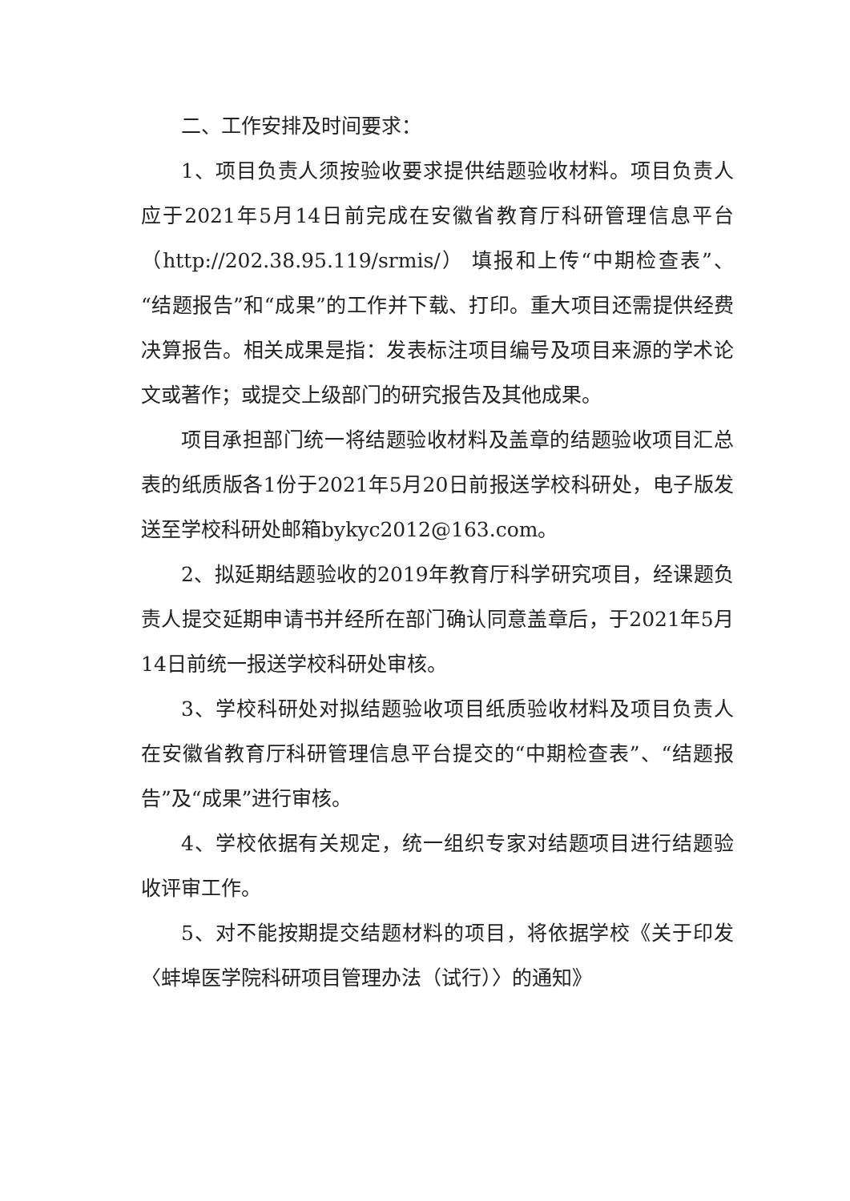二、工作安排及时间要求：
1、项目负责人须按验收要求提供结题验收材料。项目负责人应于2021年5月14日前完成在安徽省教育厅科研管理信息平台（http://202.38.95.119/srmis/） 填报和上传“中期检查表”、“结题报告”和“成果”的工作并下载、打印。重大项目还需提供经费决算报告。相关成果是指：发表标注项目编号及项目来源的学术论文或著作；或提交上级部门的研究报告及其他成果。
项目承担部门统一将结题验收材料及盖章的结题验收项目汇总表的纸质版各1份于2021年5月20日前报送学校科研处，电子版发送至学校科研处邮箱bykyc2012@163.com。
2、拟延期结题验收的2019年教育厅科学研究项目，经课题负责人提交延期申请书并经所在部门确认同意盖章后，于2021年5月14日前统一报送学校科研处审核。
3、学校科研处对拟结题验收项目纸质验收材料及项目负责人在安徽省教育厅科研管理信息平台提交的“中期检查表”、“结题报告”及“成果”进行审核。
4、学校依据有关规定，统一组织专家对结题项目进行结题验收评审工作。
5、对不能按期提交结题材料的项目，将依据学校《关于印发〈蚌埠医学院科研项目管理办法（试行）〉的通知》